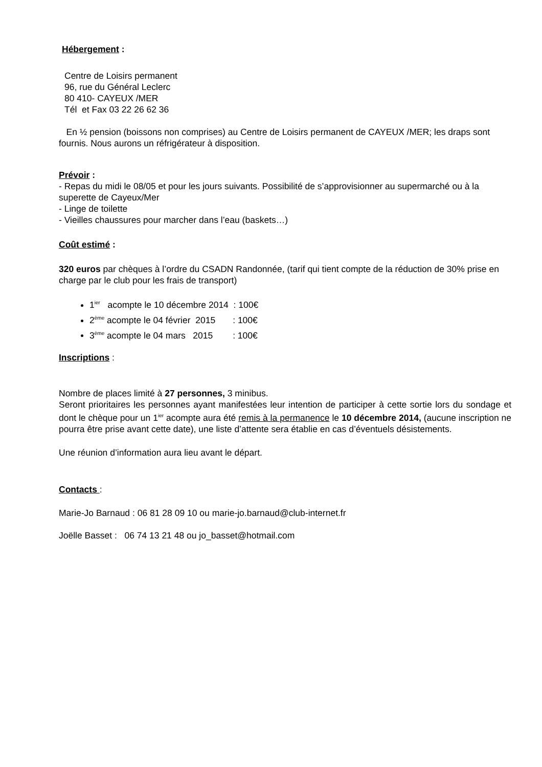Hébergement :
Centre de Loisirs permanent
96, rue du Général Leclerc
80 410- CAYEUX /MER
Tél et Fax 03 22 26 62 36
En ½ pension (boissons non comprises) au Centre de Loisirs permanent de CAYEUX /MER; les draps sont fournis. Nous aurons un réfrigérateur à disposition.
Prévoir :
- Repas du midi le 08/05 et pour les jours suivants. Possibilité de s’approvisionner au supermarché ou à la superette de Cayeux/Mer
- Linge de toilette
- Vieilles chaussures pour marcher dans l’eau (baskets…)
Coût estimé :
320 euros par chèques à l’ordre du CSADN Randonnée, (tarif qui tient compte de la réduction de 30% prise en charge par le club pour les frais de transport)
1<sup>ier</sup> acompte le 10 décembre 2014 : 100€
2<sup>ème</sup> acompte le 04 février 2015 : 100€
3<sup>ème</sup> acompte le 04 mars 2015 : 100€
Inscriptions :
Nombre de places limité à 27 personnes, 3 minibus.
Seront prioritaires les personnes ayant manifestées leur intention de participer à cette sortie lors du sondage et dont le chèque pour un 1<sup>ier</sup> acompte aura été remis à la permanence le 10 décembre 2014, (aucune inscription ne pourra être prise avant cette date), une liste d’attente sera établie en cas d’éventuels désistements.
Une réunion d’information aura lieu avant le départ.
Contacts :
Marie-Jo Barnaud : 06 81 28 09 10 ou marie-jo.barnaud@club-internet.fr
Joëlle Basset : 06 74 13 21 48 ou jo_basset@hotmail.com